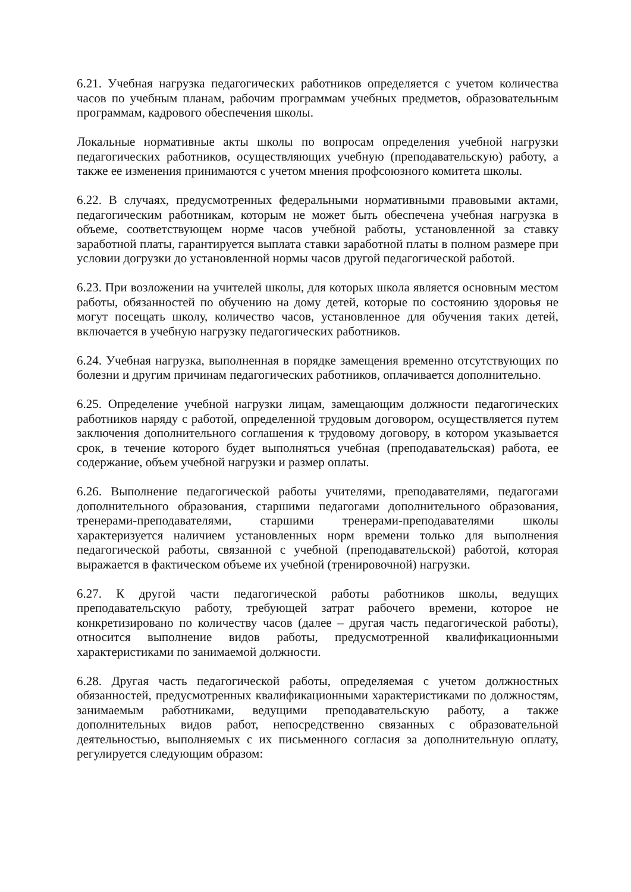6.21. Учебная нагрузка педагогических работников определяется с учетом количества часов по учебным планам, рабочим программам учебных предметов, образовательным программам, кадрового обеспечения школы.
Локальные нормативные акты школы по вопросам определения учебной нагрузки педагогических работников, осуществляющих учебную (преподавательскую) работу, а также ее изменения принимаются с учетом мнения профсоюзного комитета школы.
6.22. В случаях, предусмотренных федеральными нормативными правовыми актами, педагогическим работникам, которым не может быть обеспечена учебная нагрузка в объеме, соответствующем норме часов учебной работы, установленной за ставку заработной платы, гарантируется выплата ставки заработной платы в полном размере при условии догрузки до установленной нормы часов другой педагогической работой.
6.23. При возложении на учителей школы, для которых школа является основным местом работы, обязанностей по обучению на дому детей, которые по состоянию здоровья не могут посещать школу, количество часов, установленное для обучения таких детей, включается в учебную нагрузку педагогических работников.
6.24. Учебная нагрузка, выполненная в порядке замещения временно отсутствующих по болезни и другим причинам педагогических работников, оплачивается дополнительно.
6.25. Определение учебной нагрузки лицам, замещающим должности педагогических работников наряду с работой, определенной трудовым договором, осуществляется путем заключения дополнительного соглашения к трудовому договору, в котором указывается срок, в течение которого будет выполняться учебная (преподавательская) работа, ее содержание, объем учебной нагрузки и размер оплаты.
6.26. Выполнение педагогической работы учителями, преподавателями, педагогами дополнительного образования, старшими педагогами дополнительного образования, тренерами-преподавателями, старшими тренерами-преподавателями школы характеризуется наличием установленных норм времени только для выполнения педагогической работы, связанной с учебной (преподавательской) работой, которая выражается в фактическом объеме их учебной (тренировочной) нагрузки.
6.27. К другой части педагогической работы работников школы, ведущих преподавательскую работу, требующей затрат рабочего времени, которое не конкретизировано по количеству часов (далее – другая часть педагогической работы), относится выполнение видов работы, предусмотренной квалификационными характеристиками по занимаемой должности.
6.28. Другая часть педагогической работы, определяемая с учетом должностных обязанностей, предусмотренных квалификационными характеристиками по должностям, занимаемым работниками, ведущими преподавательскую работу, а также дополнительных видов работ, непосредственно связанных с образовательной деятельностью, выполняемых с их письменного согласия за дополнительную оплату, регулируется следующим образом: